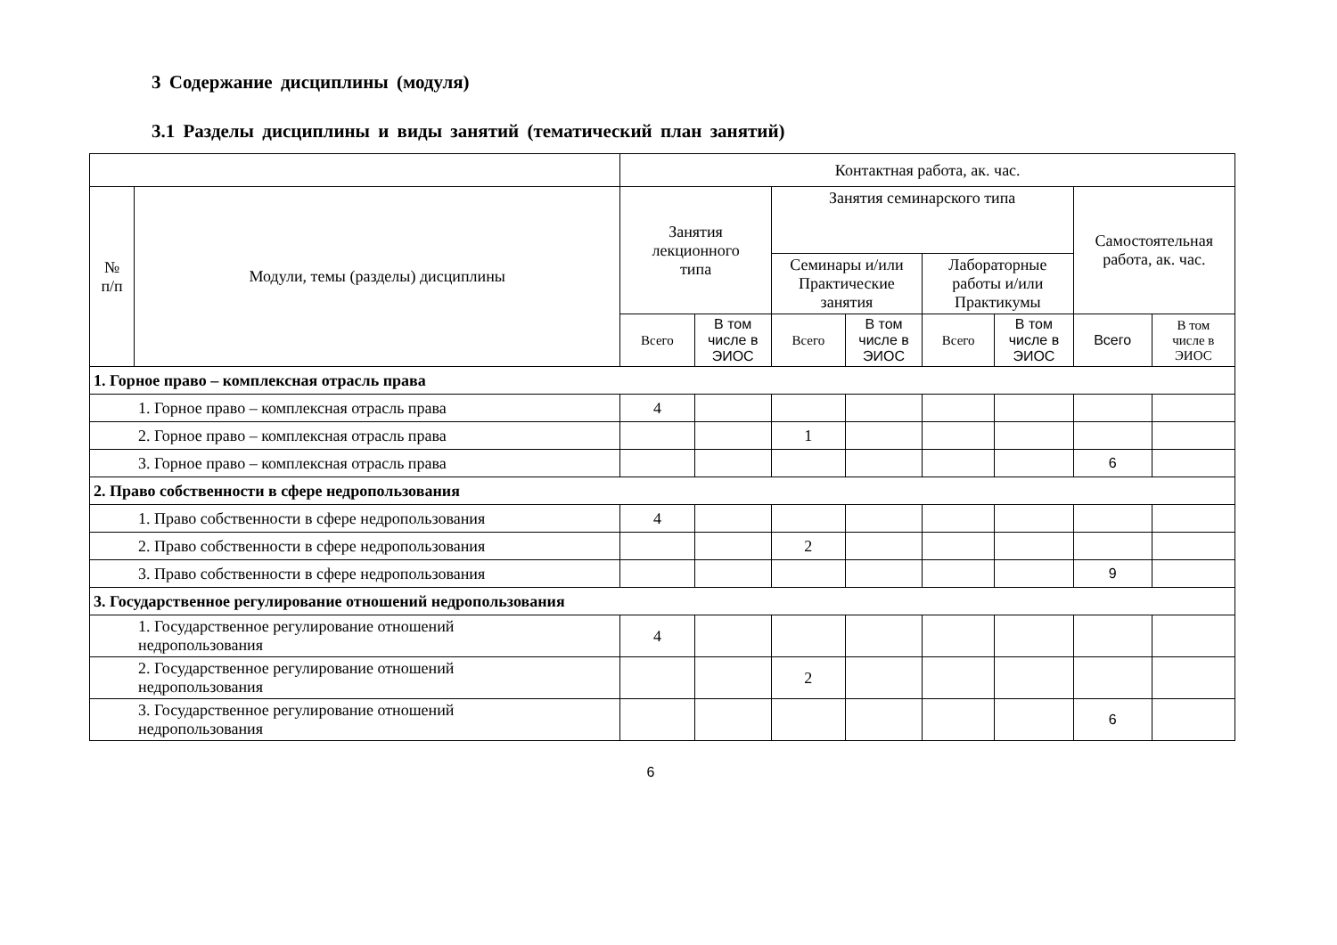3 Содержание дисциплины (модуля)
3.1 Разделы дисциплины и виды занятий (тематический план занятий)
| | | Контактная работа, ак. час. | | | | | | | |
| --- | --- | --- | --- | --- | --- | --- | --- | --- | --- |
| № п/п | Модули, темы (разделы) дисциплины | Занятия лекционного типа | | Занятия семинарского типа | | | | Самостоятельная работа, ак. час. | |
| | | | | Семинары и/или Практические занятия | | Лабораторные работы и/или Практикумы | | | |
| | | Всего | В том числе в ЭИОС | Всего | В том числе в ЭИОС | Всего | В том числе в ЭИОС | Всего | В том числе в ЭИОС |
| 1. Горное право – комплексная отрасль права | | | | | | | | | |
| 1. Горное право – комплексная отрасль права | | 4 | | | | | | | |
| 2. Горное право – комплексная отрасль права | | | | 1 | | | | | |
| 3. Горное право – комплексная отрасль права | | | | | | | | 6 | |
| 2. Право собственности в сфере недропользования | | | | | | | | | |
| 1. Право собственности в сфере недропользования | | 4 | | | | | | | |
| 2. Право собственности в сфере недропользования | | | | 2 | | | | | |
| 3. Право собственности в сфере недропользования | | | | | | | | 9 | |
| 3. Государственное регулирование отношений недропользования | | | | | | | | | |
| 1. Государственное регулирование отношений недропользования | | 4 | | | | | | | |
| 2. Государственное регулирование отношений недропользования | | | | 2 | | | | | |
| 3. Государственное регулирование отношений недропользования | | | | | | | | 6 | |
6